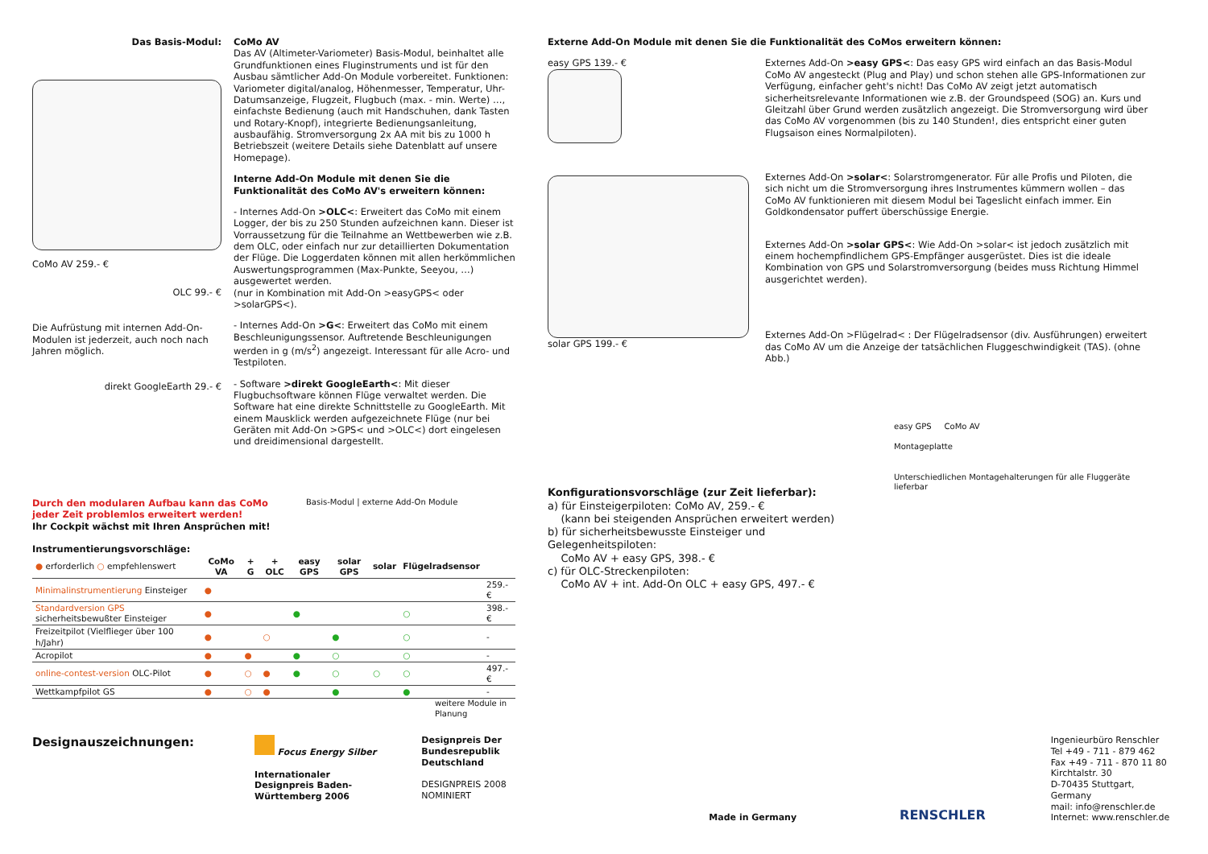Das Basis-Modul:
CoMo AV 259.- €
OLC 99.- €
Die Aufrüstung mit internen Add-On-Modulen ist jederzeit, auch noch nach Jahren möglich.
direkt GoogleEarth 29.- €
CoMo AV
Das AV (Altimeter-Variometer) Basis-Modul, beinhaltet alle Grundfunktionen eines Fluginstruments und ist für den Ausbau sämtlicher Add-On Module vorbereitet. Funktionen: Variometer digital/analog, Höhenmesser, Temperatur, Uhr- Datumsanzeige, Flugzeit, Flugbuch (max. - min. Werte) …, einfachste Bedienung (auch mit Handschuhen, dank Tasten und Rotary-Knopf), integrierte Bedienungsanleitung, ausbaufähig. Stromversorgung 2x AA mit bis zu 1000 h Betriebszeit (weitere Details siehe Datenblatt auf unsere Homepage).
Interne Add-On Module mit denen Sie die Funktionalität des CoMo AV's erweitern können:
- Internes Add-On >OLC<: Erweitert das CoMo mit einem Logger, der bis zu 250 Stunden aufzeichnen kann. Dieser ist Vorraussetzung für die Teilnahme an Wettbewerben wie z.B. dem OLC, oder einfach nur zur detaillierten Dokumentation der Flüge. Die Loggerdaten können mit allen herkömmlichen Auswertungsprogrammen (Max-Punkte, Seeyou, …) ausgewertet werden.
(nur in Kombination mit Add-On >easyGPS< oder >solarGPS<).
- Internes Add-On >G<: Erweitert das CoMo mit einem Beschleunigungssensor. Auftretende Beschleunigungen werden in g (m/s<sup>2</sup>) angezeigt. Interessant für alle Acro- und Testpiloten.
- Software >direkt GoogleEarth<: Mit dieser Flugbuchsoftware können Flüge verwaltet werden. Die Software hat eine direkte Schnittstelle zu GoogleEarth. Mit einem Mausklick werden aufgezeichnete Flüge (nur bei Geräten mit Add-On >GPS< und >OLC<) dort eingelesen und dreidimensional dargestellt.
Durch den modularen Aufbau kann das CoMo jeder Zeit problemlos erweitert werden!
Ihr Cockpit wächst mit Ihren Ansprüchen mit!
Instrumentierungsvorschläge:
Basis-Modul | externe Add-On Module
| ● erforderlich ○ empfehlenswert | CoMo VA | + G | + OLC | easy GPS | solar GPS | solar | Flügelradsensor | |
| --- | --- | --- | --- | --- | --- | --- | --- | --- |
| Minimalinstrumentierung Einsteiger | ● | | | | | | | 259.- € |
| Standardversion GPS sicherheitsbewußter Einsteiger | ● | | | ● | | | ○ | 398.- € |
| Freizeitpilot (Vielflieger über 100 h/Jahr) | ● | | ○ | | ● | | ○ | - |
| Acropilot | ● | ● | | ● | ○ | | ○ | - |
| online-contest-version OLC-Pilot | ● | ○ | ● | ● | ○ | ○ | ○ | 497.- € |
| Wettkampfpilot GS | ● | ○ | ● | | ● | | ● | - |
weitere Module in Planung
Externe Add-On Module mit denen Sie die Funktionalität des CoMos erweitern können:
easy GPS 139.- €
solar GPS 199.- €
Externes Add-On >easy GPS<: Das easy GPS wird einfach an das Basis-Modul CoMo AV angesteckt (Plug and Play) und schon stehen alle GPS-Informationen zur Verfügung, einfacher geht's nicht! Das CoMo AV zeigt jetzt automatisch sicherheitsrelevante Informationen wie z.B. der Groundspeed (SOG) an. Kurs und Gleitzahl über Grund werden zusätzlich angezeigt. Die Stromversorgung wird über das CoMo AV vorgenommen (bis zu 140 Stunden!, dies entspricht einer guten Flugsaison eines Normalpiloten).
Externes Add-On >solar<: Solarstromgenerator. Für alle Profis und Piloten, die sich nicht um die Stromversorgung ihres Instrumentes kümmern wollen – das CoMo AV funktionieren mit diesem Modul bei Tageslicht einfach immer. Ein Goldkondensator puffert überschüssige Energie.
Externes Add-On >solar GPS<: Wie Add-On >solar< ist jedoch zusätzlich mit einem hochempfindlichem GPS-Empfänger ausgerüstet. Dies ist die ideale Kombination von GPS und Solarstromversorgung (beides muss Richtung Himmel ausgerichtet werden).
Externes Add-On >Flügelrad< : Der Flügelradsensor (div. Ausführungen) erweitert das CoMo AV um die Anzeige der tatsächlichen Fluggeschwindigkeit (TAS). (ohne Abb.)
Konfigurationsvorschläge (zur Zeit lieferbar):
a) für Einsteigerpiloten: CoMo AV, 259.- €
(kann bei steigenden Ansprüchen erweitert werden)
b) für sicherheitsbewusste Einsteiger und Gelegenheitspiloten:
CoMo AV + easy GPS, 398.- €
c) für OLC-Streckenpiloten:
CoMo AV + int. Add-On OLC + easy GPS, 497.- €
easy GPS CoMo AV
Montageplatte
Unterschiedlichen Montagehalterungen für alle Fluggeräte lieferbar
Designauszeichnungen:
Focus Energy Silber
Internationaler Designpreis Baden-Württemberg 2006
Designpreis Der Bundesrepublik Deutschland
DESIGNPREIS 2008
NOMINIERT
Made in Germany
RENSCHLER
Ingenieurbüro Renschler
Tel +49 - 711 - 879 462
Fax +49 - 711 - 870 11 80
Kirchtalstr. 30
D-70435 Stuttgart, Germany
mail: info@renschler.de
Internet: www.renschler.de